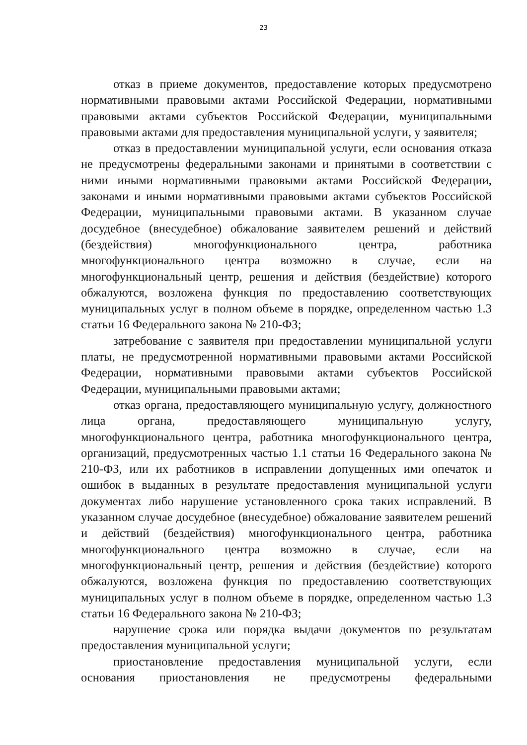23
отказ в приеме документов, предоставление которых предусмотрено нормативными правовыми актами Российской Федерации, нормативными правовыми актами субъектов Российской Федерации, муниципальными правовыми актами для предоставления муниципальной услуги, у заявителя;
отказ в предоставлении муниципальной услуги, если основания отказа не предусмотрены федеральными законами и принятыми в соответствии с ними иными нормативными правовыми актами Российской Федерации, законами и иными нормативными правовыми актами субъектов Российской Федерации, муниципальными правовыми актами. В указанном случае досудебное (внесудебное) обжалование заявителем решений и действий (бездействия) многофункционального центра, работника многофункционального центра возможно в случае, если на многофункциональный центр, решения и действия (бездействие) которого обжалуются, возложена функция по предоставлению соответствующих муниципальных услуг в полном объеме в порядке, определенном частью 1.3 статьи 16 Федерального закона № 210-ФЗ;
затребование с заявителя при предоставлении муниципальной услуги платы, не предусмотренной нормативными правовыми актами Российской Федерации, нормативными правовыми актами субъектов Российской Федерации, муниципальными правовыми актами;
отказ органа, предоставляющего муниципальную услугу, должностного лица органа, предоставляющего муниципальную услугу, многофункционального центра, работника многофункционального центра, организаций, предусмотренных частью 1.1 статьи 16 Федерального закона № 210-ФЗ, или их работников в исправлении допущенных ими опечаток и ошибок в выданных в результате предоставления муниципальной услуги документах либо нарушение установленного срока таких исправлений. В указанном случае досудебное (внесудебное) обжалование заявителем решений и действий (бездействия) многофункционального центра, работника многофункционального центра возможно в случае, если на многофункциональный центр, решения и действия (бездействие) которого обжалуются, возложена функция по предоставлению соответствующих муниципальных услуг в полном объеме в порядке, определенном частью 1.3 статьи 16 Федерального закона № 210-ФЗ;
нарушение срока или порядка выдачи документов по результатам предоставления муниципальной услуги;
приостановление предоставления муниципальной услуги, если основания приостановления не предусмотрены федеральными